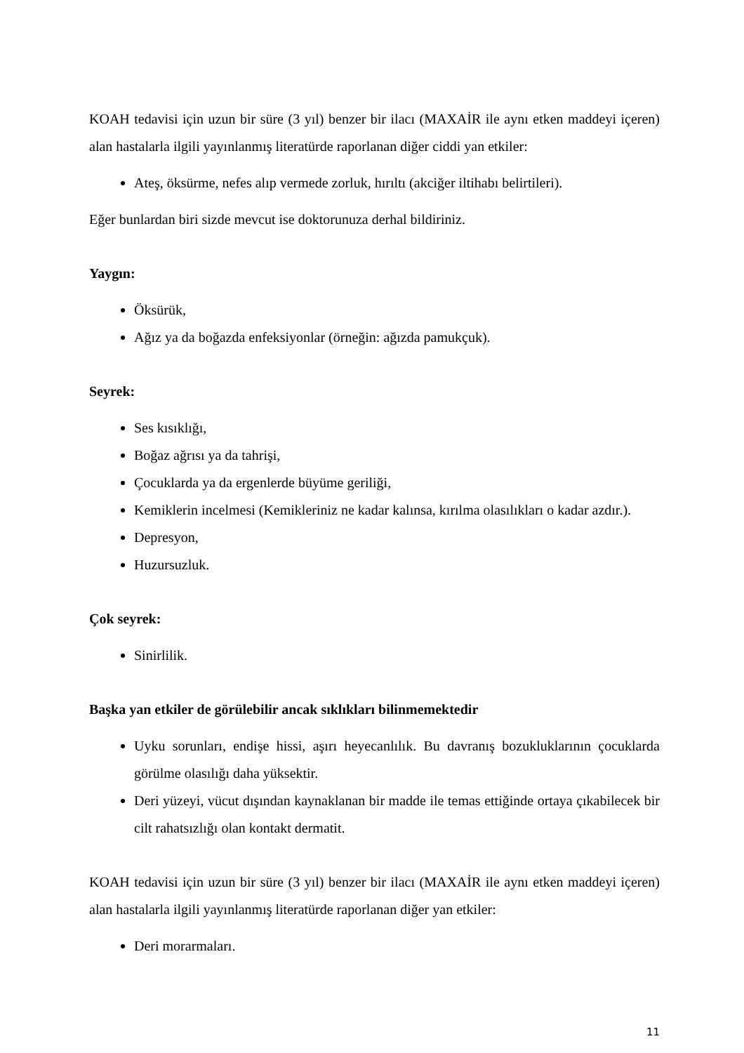KOAH tedavisi için uzun bir süre (3 yıl) benzer bir ilacı (MAXAİR ile aynı etken maddeyi içeren) alan hastalarla ilgili yayınlanmış literatürde raporlanan diğer ciddi yan etkiler:
Ateş, öksürme, nefes alıp vermede zorluk, hırıltı (akciğer iltihabı belirtileri).
Eğer bunlardan biri sizde mevcut ise doktorunuza derhal bildiriniz.
Yaygın:
Öksürük,
Ağız ya da boğazda enfeksiyonlar (örneğin: ağızda pamukçuk).
Seyrek:
Ses kısıklığı,
Boğaz ağrısı ya da tahrişi,
Çocuklarda ya da ergenlerde büyüme geriliği,
Kemiklerin incelmesi (Kemikleriniz ne kadar kalınsa, kırılma olasılıkları o kadar azdır.).
Depresyon,
Huzursuzluk.
Çok seyrek:
Sinirlilik.
Başka yan etkiler de görülebilir ancak sıklıkları bilinmemektedir
Uyku sorunları, endişe hissi, aşırı heyecanlılık. Bu davranış bozukluklarının çocuklarda görülme olasılığı daha yüksektir.
Deri yüzeyi, vücut dışından kaynaklanan bir madde ile temas ettiğinde ortaya çıkabilecek bir cilt rahatsızlığı olan kontakt dermatit.
KOAH tedavisi için uzun bir süre (3 yıl) benzer bir ilacı (MAXAİR ile aynı etken maddeyi içeren) alan hastalarla ilgili yayınlanmış literatürde raporlanan diğer yan etkiler:
Deri morarmaları.
11